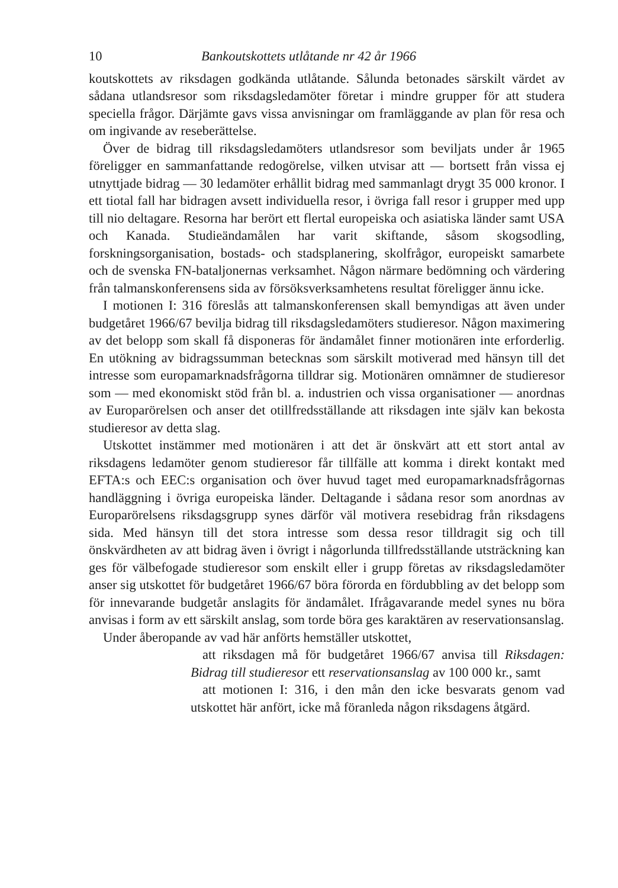10 Bankoutskottets utlåtande nr 42 år 1966
koutskottets av riksdagen godkända utlåtande. Sålunda betonades särskilt värdet av sådana utlandsresor som riksdagsledamöter företar i mindre grupper för att studera speciella frågor. Därjämte gavs vissa anvisningar om framläggande av plan för resa och om ingivande av reseberättelse.
Över de bidrag till riksdagsledamöters utlandsresor som beviljats under år 1965 föreligger en sammanfattande redogörelse, vilken utvisar att — bortsett från vissa ej utnyttjade bidrag — 30 ledamöter erhållit bidrag med sammanlagt drygt 35 000 kronor. I ett tiotal fall har bidragen avsett individuella resor, i övriga fall resor i grupper med upp till nio deltagare. Resorna har berört ett flertal europeiska och asiatiska länder samt USA och Kanada. Studieändamålen har varit skiftande, såsom skogsodling, forskningsorganisation, bostads- och stadsplanering, skolfrågor, europeiskt samarbete och de svenska FN-bataljonernas verksamhet. Någon närmare bedömning och värdering från talmanskonferensens sida av försöksverksamhetens resultat föreligger ännu icke.
I motionen I: 316 föreslås att talmanskonferensen skall bemyndigas att även under budgetåret 1966/67 bevilja bidrag till riksdagsledamöters studieresor. Någon maximering av det belopp som skall få disponeras för ändamålet finner motionären inte erforderlig. En utökning av bidragssumman betecknas som särskilt motiverad med hänsyn till det intresse som europamarknadsfrågorna tilldrar sig. Motionären omnämner de studieresor som — med ekonomiskt stöd från bl. a. industrien och vissa organisationer — anordnas av Europarörelsen och anser det otillfredsställande att riksdagen inte själv kan bekosta studieresor av detta slag.
Utskottet instämmer med motionären i att det är önskvärt att ett stort antal av riksdagens ledamöter genom studieresor får tillfälle att komma i direkt kontakt med EFTA:s och EEC:s organisation och över huvud taget med europamarknadsfrågornas handläggning i övriga europeiska länder. Deltagande i sådana resor som anordnas av Europarörelsens riksdagsgrupp synes därför väl motivera resebidrag från riksdagens sida. Med hänsyn till det stora intresse som dessa resor tilldragit sig och till önskvärdheten av att bidrag även i övrigt i någorlunda tillfredsställande utsträckning kan ges för välbefogade studieresor som enskilt eller i grupp företas av riksdagsledamöter anser sig utskottet för budgetåret 1966/67 böra förorda en fördubbling av det belopp som för innevarande budgetår anslagits för ändamålet. Ifrågavarande medel synes nu böra anvisas i form av ett särskilt anslag, som torde böra ges karaktären av reservationsanslag.
Under åberopande av vad här anförts hemställer utskottet,
att riksdagen må för budgetåret 1966/67 anvisa till Riksdagen: Bidrag till studieresor ett reservationsanslag av 100 000 kr., samt
att motionen I: 316, i den mån den icke besvarats genom vad utskottet här anfört, icke må föranleda någon riksdagens åtgärd.